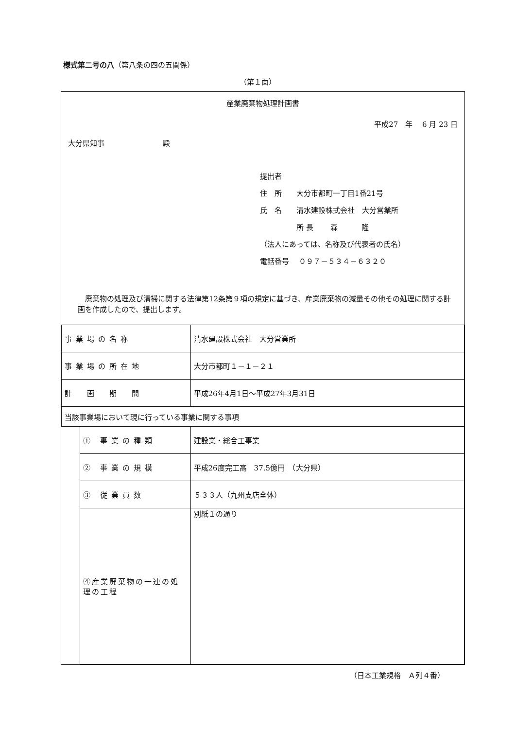様式第二号の八（第八条の四の五関係）
（第１面）
産業廃棄物処理計画書
平成27　年　 6 月 23 日
大分県知事　　　　　　　　殿
提出者
住　所　　大分市都町一丁目1番21号
氏　名　　清水建設株式会社　大分営業所
　　　　　所 長　　 森　　　 隆
（法人にあっては、名称及び代表者の氏名）
電話番号　 ０９７－５３４－６３２０
　廃棄物の処理及び清掃に関する法律第12条第９項の規定に基づき、産業廃棄物の減量その他その処理に関する計画を作成したので、提出します。
| 事業場の名称 | | 清水建設株式会社 大分営業所 |
| 事業場の所在地 | | 大分市都町１－１－２１ |
| 計 画 期 間 | | 平成26年4月1日～平成27年3月31日 |
| 当該事業場において現に行っている事業に関する事項 | | |
| | ① 事業の種類 | 建設業・総合工事業 |
| | ② 事業の規模 | 平成26度完工高 37.5億円 （大分県） |
| | ③ 従業員数 | ５３３人（九州支店全体） |
| | ④産業廃棄物の一連の処理の工程 | 別紙１の通り |
（日本工業規格　Ａ列４番）